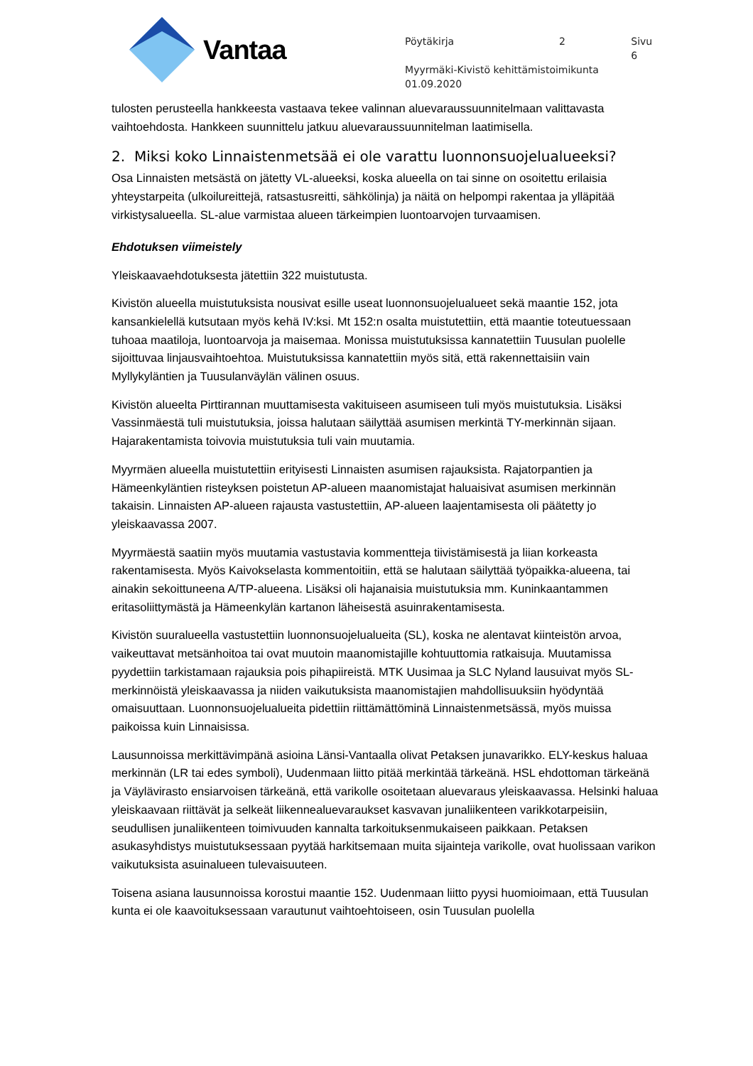Vantaa
Pöytäkirja 2 Sivu 6
Myyrmäki-Kivistö kehittämistoimikunta
01.09.2020
tulosten perusteella hankkeesta vastaava tekee valinnan aluevaraussuunnitelmaan valittavasta vaihtoehdosta. Hankkeen suunnittelu jatkuu aluevaraussuunnitelman laatimisella.
2. Miksi koko Linnaistenmetsää ei ole varattu luonnonsuojelualueeksi?
Osa Linnaisten metsästä on jätetty VL-alueeksi, koska alueella on tai sinne on osoitettu erilaisia yhteystarpeita (ulkoilureittejä, ratsastusreitti, sähkölinja) ja näitä on helpompi rakentaa ja ylläpitää virkistysalueella. SL-alue varmistaa alueen tärkeimpien luontoarvojen turvaamisen.
Ehdotuksen viimeistely
Yleiskaavaehdotuksesta jätettiin 322 muistutusta.
Kivistön alueella muistutuksista nousivat esille useat luonnonsuojelualueet sekä maantie 152, jota kansankielellä kutsutaan myös kehä IV:ksi. Mt 152:n osalta muistutettiin, että maantie toteutuessaan tuhoaa maatiloja, luontoarvoja ja maisemaa. Monissa muistutuksissa kannatettiin Tuusulan puolelle sijoittuvaa linjausvaihtoehtoa. Muistutuksissa kannatettiin myös sitä, että rakennettaisiin vain Myllykyläntien ja Tuusulanväylän välinen osuus.
Kivistön alueelta Pirttirannan muuttamisesta vakituiseen asumiseen tuli myös muistutuksia. Lisäksi Vassinmäestä tuli muistutuksia, joissa halutaan säilyttää asumisen merkintä TY-merkinnän sijaan. Hajarakentamista toivovia muistutuksia tuli vain muutamia.
Myyrmäen alueella muistutettiin erityisesti Linnaisten asumisen rajauksista. Rajatorpantien ja Hämeenkyläntien risteyksen poistetun AP-alueen maanomistajat haluaisivat asumisen merkinnän takaisin. Linnaisten AP-alueen rajausta vastustettiin, AP-alueen laajentamisesta oli päätetty jo yleiskaavassa 2007.
Myyrmäestä saatiin myös muutamia vastustavia kommentteja tiivistämisestä ja liian korkeasta rakentamisesta. Myös Kaivokselasta kommentoitiin, että se halutaan säilyttää työpaikka-alueena, tai ainakin sekoittuneena A/TP-alueena. Lisäksi oli hajanaisia muistutuksia mm. Kuninkaantammen eritasoliittymästä ja Hämeenkylän kartanon läheisestä asuinrakentamisesta.
Kivistön suuralueella vastustettiin luonnonsuojelualueita (SL), koska ne alentavat kiinteistön arvoa, vaikeuttavat metsänhoitoa tai ovat muutoin maanomistajille kohtuuttomia ratkaisuja. Muutamissa pyydettiin tarkistamaan rajauksia pois pihapiireistä. MTK Uusimaa ja SLC Nyland lausuivat myös SL-merkinnöistä yleiskaavassa ja niiden vaikutuksista maanomistajien mahdollisuuksiin hyödyntää omaisuuttaan. Luonnonsuojelualueita pidettiin riittämättöminä Linnaistenmetsässä, myös muissa paikoissa kuin Linnaisissa.
Lausunnoissa merkittävimpänä asioina Länsi-Vantaalla olivat Petaksen junavarikko. ELY-keskus haluaa merkinnän (LR tai edes symboli), Uudenmaan liitto pitää merkintää tärkeänä. HSL ehdottoman tärkeänä ja Väylävirasto ensiarvoisen tärkeänä, että varikolle osoitetaan aluevaraus yleiskaavassa. Helsinki haluaa yleiskaavaan riittävät ja selkeät liikennealuevaraukset kasvavan junaliikenteen varikkotarpeisiin, seudullisen junaliikenteen toimivuuden kannalta tarkoituksenmukaiseen paikkaan. Petaksen asukasyhdistys muistutuksessaan pyytää harkitsemaan muita sijainteja varikolle, ovat huolissaan varikon vaikutuksista asuinalueen tulevaisuuteen.
Toisena asiana lausunnoissa korostui maantie 152. Uudenmaan liitto pyysi huomioimaan, että Tuusulan kunta ei ole kaavoituksessaan varautunut vaihtoehtoiseen, osin Tuusulan puolella